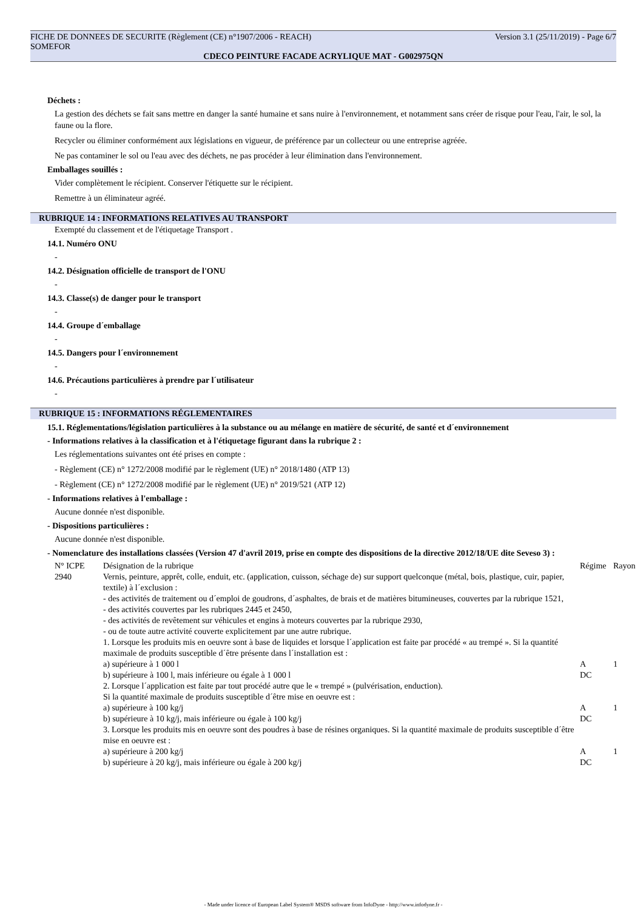FICHE DE DONNEES DE SECURITE (Règlement (CE) n°1907/2006 - REACH) Version 3.1 (25/11/2019) - Page 6/7
SOMEFOR
CDECO PEINTURE FACADE ACRYLIQUE MAT - G002975QN
Déchets :
La gestion des déchets se fait sans mettre en danger la santé humaine et sans nuire à l'environnement, et notamment sans créer de risque pour l'eau, l'air, le sol, la faune ou la flore.
Recycler ou éliminer conformément aux législations en vigueur, de préférence par un collecteur ou une entreprise agréée.
Ne pas contaminer le sol ou l'eau avec des déchets, ne pas procéder à leur élimination dans l'environnement.
Emballages souillés :
Vider complètement le récipient. Conserver l'étiquette sur le récipient.
Remettre à un éliminateur agréé.
RUBRIQUE 14 : INFORMATIONS RELATIVES AU TRANSPORT
Exempté du classement et de l'étiquetage Transport .
14.1. Numéro ONU
-
14.2. Désignation officielle de transport de l'ONU
-
14.3. Classe(s) de danger pour le transport
-
14.4. Groupe d´emballage
-
14.5. Dangers pour l´environnement
-
14.6. Précautions particulières à prendre par l´utilisateur
-
RUBRIQUE 15 : INFORMATIONS RÉGLEMENTAIRES
15.1. Réglementations/législation particulières à la substance ou au mélange en matière de sécurité, de santé et d´environnement
- Informations relatives à la classification et à l'étiquetage figurant dans la rubrique 2 :
Les réglementations suivantes ont été prises en compte :
- Règlement (CE) n° 1272/2008 modifié par le règlement (UE) n° 2018/1480 (ATP 13)
- Règlement (CE) n° 1272/2008 modifié par le règlement (UE) n° 2019/521 (ATP 12)
- Informations relatives à l'emballage :
Aucune donnée n'est disponible.
- Dispositions particulières :
Aucune donnée n'est disponible.
- Nomenclature des installations classées (Version 47 d'avril 2019, prise en compte des dispositions de la directive 2012/18/UE dite Seveso 3) :
| N° ICPE | Désignation de la rubrique | Régime | Rayon |
| --- | --- | --- | --- |
| 2940 | Vernis, peinture, apprêt, colle, enduit, etc. (application, cuisson, séchage de) sur support quelconque (métal, bois, plastique, cuir, papier, textile) à l´exclusion : - des activités de traitement ou d´emploi de goudrons, d´asphaltes, de brais et de matières bitumineuses, couvertes par la rubrique 1521, - des activités couvertes par les rubriques 2445 et 2450, - des activités de revêtement sur véhicules et engins à moteurs couvertes par la rubrique 2930, - ou de toute autre activité couverte explicitement par une autre rubrique. 1. Lorsque les produits mis en oeuvre sont à base de liquides et lorsque l´application est faite par procédé « au trempé ». Si la quantité maximale de produits susceptible d´être présente dans l´installation est : | | |
| | a) supérieure à 1 000 l | A | 1 |
| | b) supérieure à 100 l, mais inférieure ou égale à 1 000 l | DC | |
| | 2. Lorsque l´application est faite par tout procédé autre que le « trempé » (pulvérisation, enduction). Si la quantité maximale de produits susceptible d´être mise en oeuvre est : | | |
| | a) supérieure à 100 kg/j | A | 1 |
| | b) supérieure à 10 kg/j, mais inférieure ou égale à 100 kg/j | DC | |
| | 3. Lorsque les produits mis en oeuvre sont des poudres à base de résines organiques. Si la quantité maximale de produits susceptible d´être mise en oeuvre est : | | |
| | a) supérieure à 200 kg/j | A | 1 |
| | b) supérieure à 20 kg/j, mais inférieure ou égale à 200 kg/j | DC | |
- Made under licence of European Label System® MSDS software from InfoDyne - http://www.infodyne.fr -